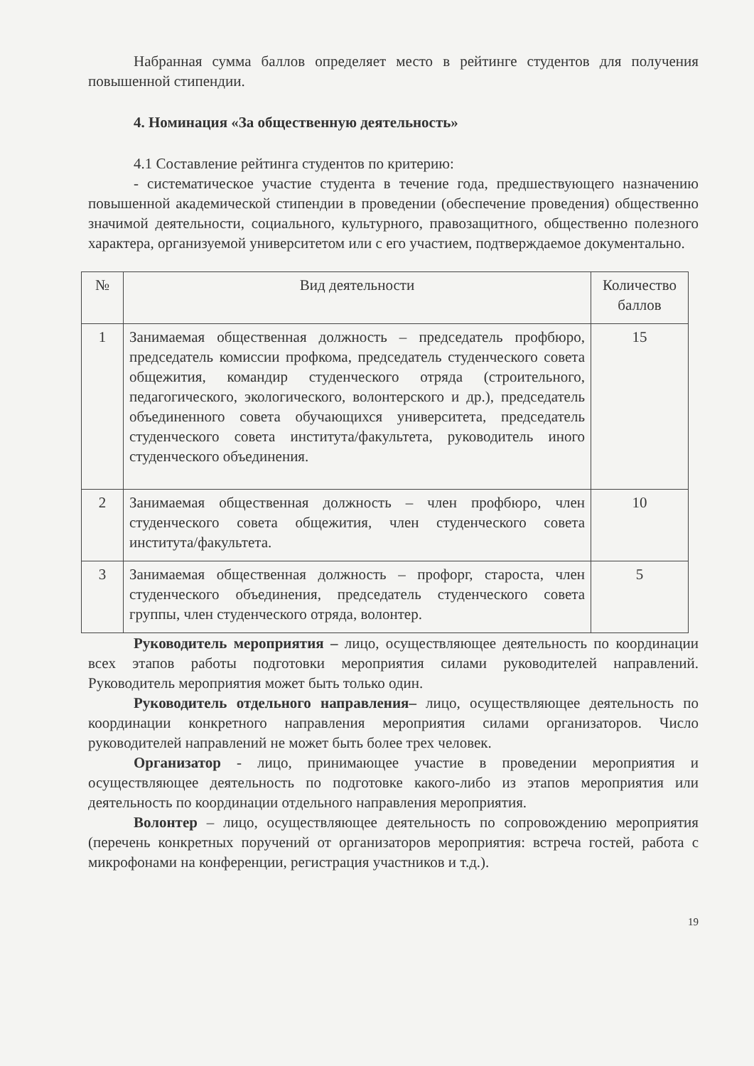Набранная сумма баллов определяет место в рейтинге студентов для получения повышенной стипендии.
4. Номинация «За общественную деятельность»
4.1 Составление рейтинга студентов по критерию:
- систематическое участие студента в течение года, предшествующего назначению повышенной академической стипендии в проведении (обеспечение проведения) общественно значимой деятельности, социального, культурного, правозащитного, общественно полезного характера, организуемой университетом или с его участием, подтверждаемое документально.
| № | Вид деятельности | Количество баллов |
| --- | --- | --- |
| 1 | Занимаемая общественная должность – председатель профбюро, председатель комиссии профкома, председатель студенческого совета общежития, командир студенческого отряда (строительного, педагогического, экологического, волонтерского и др.), председатель объединенного совета обучающихся университета, председатель студенческого совета института/факультета, руководитель иного студенческого объединения. | 15 |
| 2 | Занимаемая общественная должность – член профбюро, член студенческого совета общежития, член студенческого совета института/факультета. | 10 |
| 3 | Занимаемая общественная должность – профорг, староста, член студенческого объединения, председатель студенческого совета группы, член студенческого отряда, волонтер. | 5 |
Руководитель мероприятия – лицо, осуществляющее деятельность по координации всех этапов работы подготовки мероприятия силами руководителей направлений. Руководитель мероприятия может быть только один.
Руководитель отдельного направления– лицо, осуществляющее деятельность по координации конкретного направления мероприятия силами организаторов. Число руководителей направлений не может быть более трех человек.
Организатор - лицо, принимающее участие в проведении мероприятия и осуществляющее деятельность по подготовке какого-либо из этапов мероприятия или деятельность по координации отдельного направления мероприятия.
Волонтер – лицо, осуществляющее деятельность по сопровождению мероприятия (перечень конкретных поручений от организаторов мероприятия: встреча гостей, работа с микрофонами на конференции, регистрация участников и т.д.).
19